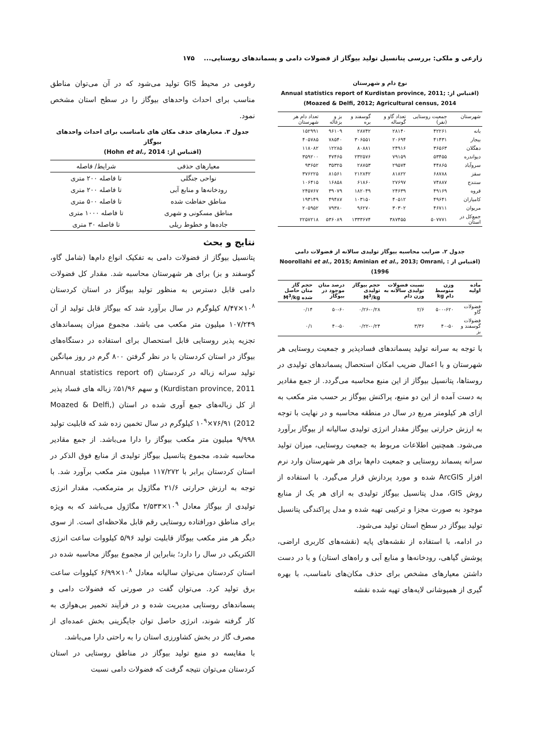زارعی و ملکی: بررسی پتانسیل تولید بیوگاز از فضولات دامی و پسماندهای روستایی... ۱۷۵
نوع دام و شهرستان
(اقتباس از: Annual statistics report of Kurdistan province, 2011; Moazed & Delfi, 2012; Agricultural census, 2014)
| شهرستان | جمعیت روستایی (نفر) | تعداد گاو و گوساله | گوسفند و بره | بز و بزغاله | تعداد دام هر شهرستان |
| --- | --- | --- | --- | --- | --- |
| بانه | ۴۲۲۶۱ | ۲۸۱۴۰ | ۲۸۷۴۲ | ۹۶۱۰۹ | ۱۵۲۹۹۱ |
| بیجار | ۴۱۴۳۱ | ۲۰۶۹۴ | ۳۰۶۵۵۱ | ۷۸۵۴۰ | ۴۰۵۷۸۵ |
| دهگلان | ۳۶۵۶۳ | ۲۴۹۱۶ | ۸۰۸۸۱ | ۱۲۲۸۵ | ۱۱۸۰۸۲ |
| دیواندره | ۵۳۴۵۵ | ۷۹۱۵۹ | ۲۳۲۵۷۶ | ۴۷۴۶۵ | ۳۵۹۲۰۰ |
| سروآباد | ۴۴۸۶۵ | ۲۹۵۷۴ | ۲۸۷۵۳ | ۳۵۳۲۵ | ۹۳۶۵۲ |
| سقز | ۶۸۷۸۸ | ۸۱۸۲۲ | ۲۱۲۸۴۲ | ۸۱۵۶۱ | ۳۷۶۲۲۵ |
| سنندج | ۷۴۸۸۷ | ۲۷۶۹۷ | ۶۱۸۶۰ | ۱۶۸۵۸ | ۱۰۶۴۱۵ |
| قروه | ۴۹۱۶۹ | ۲۴۶۳۹ | ۱۸۲۰۴۹ | ۳۹۰۷۹ | ۲۴۵۷۶۷ |
| کامیاران | ۴۹۶۴۱ | ۴۰۵۱۲ | ۱۰۳۱۵۰ | ۴۹۴۸۷ | ۱۹۳۱۴۹ |
| مریوان | ۴۶۷۱۱ | ۳۰۳۰۲ | ۹۶۲۷۰ | ۷۹۳۸۰ | ۲۰۵۹۵۲ |
| جمع‌کل در استان | ۵۰۷۷۷۱ | ۳۸۷۴۵۵ | ۱۳۳۳۶۷۴ | ۵۳۶۰۸۹ | ۲۲۵۷۲۱۸ |
جدول ۲. ضرایب محاسبه بیوگاز تولیدی سالانه از فضولات دامی
(اقتباس از : Noorollahi et al., 2015; Aminian et al., 2013; Omrani, 1996)
| ماده اولیه | وزن متوسط دام kg | نسبت فضولات تولیدی سالانه به وزن دام | حجم بیوگاز تولیدی M<sup>3</sup>/kg | درصد متان موجود در بیوگاز | حجم گاز متان حاصل شده M<sup>3</sup>/kg |
| --- | --- | --- | --- | --- | --- |
| فضولات گاو | ۵۰۰-۶۲۰ | ۲/۶ | ۰/۲۶-۰/۲۸ | ۵۰-۶۰ | ۰/۱۴ |
| فضولات گوسفند و بز | ۴۰-۵۰ | ۳/۳۶ | ۰/۲۲-۰/۲۴ | ۴۰-۵۰ | ۰/۱ |
با توجه به سرانه تولید پسماندهای فسادپذیر و جمعیت روستایی هر شهرستان و با اعمال ضریب امکان استحصال پسماندهای تولیدی در روستاها، پتانسیل بیوگاز از این منبع محاسبه می‌گردد. از جمع مقادیر به دست آمده از این دو منبع، پراکنش بیوگاز بر حسب متر مکعب به ازای هر کیلومتر مربع در سال در منطقه محاسبه و در نهایت با توجه به ارزش حرارتی بیوگاز مقدار انرژی تولیدی سالیانه از بیوگاز برآورد می‌شود. همچنین اطلاعات مربوط به جمعیت روستایی، میزان تولید سرانه پسماند روستایی و جمعیت دام‌ها برای هر شهرستان وارد نرم افزار ArcGIS شده و مورد پردازش قرار می‌گیرد. با استفاده از روش GIS، مدل پتانسیل بیوگاز تولیدی به ازای هر یک از منابع موجود به صورت مجزا و ترکیبی تهیه شده و مدل پراکندگی پتانسیل تولید بیوگاز در سطح استان تولید می‌شود.
در ادامه، با استفاده از نقشه‌های پایه (نقشه‌های کاربری اراضی، پوشش گیاهی، رودخانه‌ها و منابع آبی و راه‌های استان) و با در دست داشتن معیارهای مشخص برای حذف مکان‌های نامناسب، با بهره گیری از همپوشانی لایه‌های تهیه شده نقشه
رقومی در محیط GIS تولید می‌شود که در آن می‌توان مناطق مناسب برای احداث واحدهای بیوگاز را در سطح استان مشخص نمود.
جدول ۳. معیارهای حذف مکان های نامناسب برای احداث واحدهای بیوگاز
(اقتباس از: Hohn et al., 2014)
| معیارهای حذفی | شرایط/ فاصله |
| --- | --- |
| نواحی جنگلی | تا فاصله ۲۰۰ متری |
| رودخانه‌ها و منابع آبی | تا فاصله ۲۰۰ متری |
| مناطق حفاظت شده | تا فاصله ۵۰۰ متری |
| مناطق مسکونی و شهری | تا فاصله ۱۰۰۰ متری |
| جاده‌ها و خطوط ریلی | تا فاصله ۳۰ متری |
نتایج و بحث
پتانسیل بیوگاز از فضولات دامی به تفکیک انواع دام‌ها (شامل گاو، گوسفند و بز) برای هر شهرستان محاسبه شد. مقدار کل فضولات دامی قابل دسترس به منظور تولید بیوگاز در استان کردستان ۱۰<sup>۸</sup>×۸/۴۷ کیلوگرم در سال برآورد شد که بیوگاز قابل تولید از آن ۱۰۷/۲۴۹ میلیون متر مکعب می باشد. مجموع میزان پسماندهای تجزیه پذیر روستایی قابل استحصال برای استفاده در دستگاه‌های بیوگاز در استان کردستان با در نظر گرفتن ۸۰۰ گرم در روز میانگین تولید سرانه زباله در کردستان (Annual statistics report of Kurdistan province, 2011) و سهم ۵۱/۹۶٪ زباله های فساد پذیر از کل زباله‌های جمع آوری شده در استان (Moazed & Delfi, 2012) ۱۰<sup>۹</sup>×۷۶/۹۱ کیلوگرم در سال تخمین زده شد که قابلیت تولید ۹/۹۹۸ میلیون متر مکعب بیوگاز را دارا می‌باشد. از جمع مقادیر محاسبه شده، مجموع پتانسیل بیوگاز تولیدی از منابع فوق الذکر در استان کردستان برابر با ۱۱۷/۲۷۲ میلیون متر مکعب برآورد شد. با توجه به ارزش حرارتی ۲۱/۶ مگاژول بر مترمکعب، مقدار انرژی تولیدی از بیوگاز معادل ۱۰<sup>۹</sup>×۲/۵۳۳ مگاژول می‌باشد که به ویژه برای مناطق دورافتاده روستایی رقم قابل ملاحظه‌ای است. از سوی دیگر هر متر مکعب بیوگاز قابلیت تولید ۵/۹۶ کیلووات ساعت انرژی الکتریکی در سال را دارد؛ بنابراین از مجموع بیوگاز محاسبه شده در استان کردستان می‌توان سالیانه معادل ۱۰<sup>۸</sup>×۶/۹۹ کیلووات ساعت برق تولید کرد. می‌توان گفت در صورتی که فضولات دامی و پسماندهای روستایی مدیریت شده و در فرآیند تخمیر بی‌هوازی به کار گرفته شوند، انرژی حاصل توان جایگزینی بخش عمده‌ای از مصرف گاز در بخش کشاورزی استان را به راحتی دارا می‌باشد.
با مقایسه دو منبع تولید بیوگاز در مناطق روستایی در استان کردستان می‌توان نتیجه گرفت که فضولات دامی نسبت